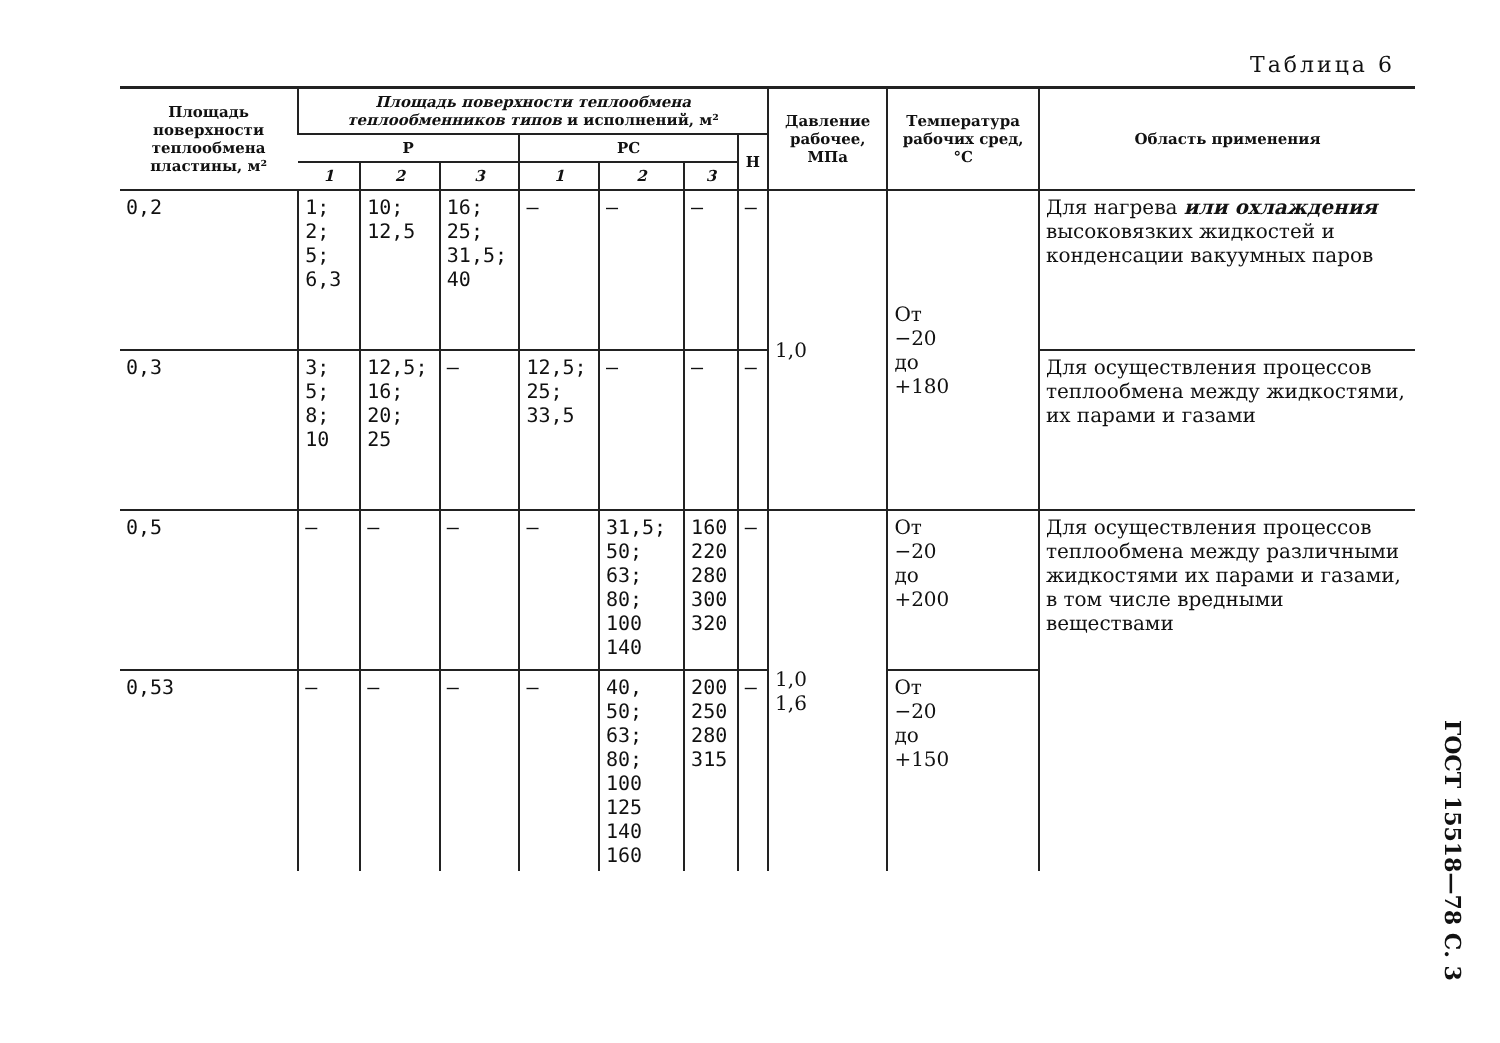Таблица 6
| Площадь поверхности теплообмена пластины, м² | Площадь поверхности теплообмена теплообменников типов и исполнений, м² | | | | | | | Давление рабочее, МПа | Температура рабочих сред, °С | Область применения |
| --- | --- | --- | --- | --- | --- | --- | --- | --- | --- | --- |
| | Р | | | РС | | | Н | | | |
| | 1 | 2 | 3 | 1 | 2 | 3 | | | | |
| 0,2 | 1; 2; 5; 6,3 | 10; 12,5 | 16; 25; 31,5; 40 | — | — | — | — | 1,0 | От −20 до +180 | Для нагрева или охлаждения высоковязких жидкостей и конденсации вакуумных паров |
| 0,3 | 3; 5; 8; 10 | 12,5; 16; 20; 25 | — | 12,5; 25; 33,5 | — | — | — | | | Для осуществления процессов теплообмена между жидкостями, их парами и газами |
| 0,5 | — | — | — | — | 31,5; 50; 63; 80; 100 140 | 160 220 280 300 320 | — | 1,0 1,6 | От −20 до +200 | Для осуществления процессов теплообмена между различными жидкостями их парами и газами, в том числе вредными веществами |
| 0,53 | — | — | — | — | 40, 50; 63; 80; 100 125 140 160 | 200 250 280 315 | — | | От −20 до +150 | |
ГОСТ 15518—78 С. 3